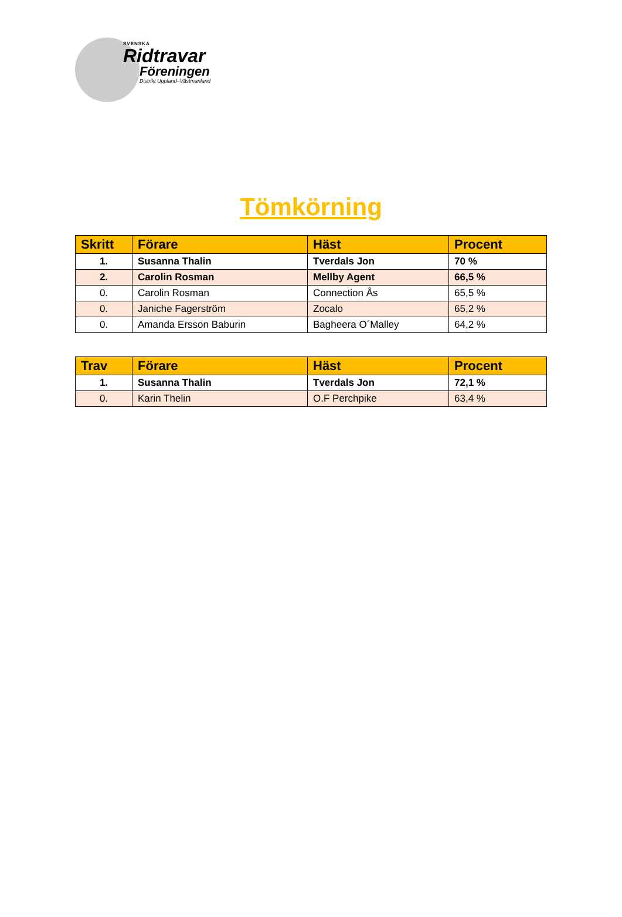SVENSKA
Ridtravar
Föreningen
Distrikt Uppland–Västmanland
Tömkörning
| Skritt | Förare | Häst | Procent |
| --- | --- | --- | --- |
| 1. | Susanna Thalin | Tverdals Jon | 70 % |
| 2. | Carolin Rosman | Mellby Agent | 66,5 % |
| 0. | Carolin Rosman | Connection Ås | 65,5 % |
| 0. | Janiche Fagerström | Zocalo | 65,2 % |
| 0. | Amanda Ersson Baburin | Bagheera O´Malley | 64,2 % |
| Trav | Förare | Häst | Procent |
| --- | --- | --- | --- |
| 1. | Susanna Thalin | Tverdals Jon | 72,1 % |
| 0. | Karin Thelin | O.F Perchpike | 63,4 % |